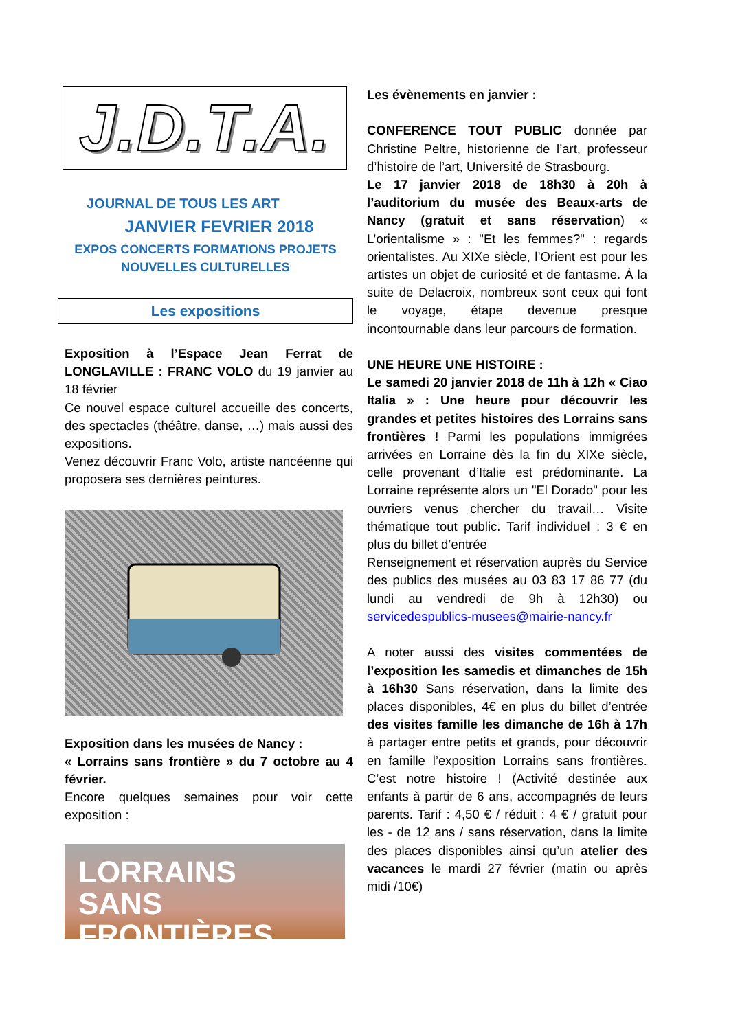J.D.T.A.
JOURNAL DE TOUS LES ART
JANVIER FEVRIER 2018
EXPOS CONCERTS FORMATIONS PROJETS
NOUVELLES CULTURELLES
Les expositions
Exposition à l’Espace Jean Ferrat de LONGLAVILLE : FRANC VOLO du 19 janvier au 18 février
Ce nouvel espace culturel accueille des concerts, des spectacles (théâtre, danse, …) mais aussi des expositions.
Venez découvrir Franc Volo, artiste nancéenne qui proposera ses dernières peintures.
Exposition dans les musées de Nancy :
« Lorrains sans frontière » du 7 octobre au 4 février.
Encore quelques semaines pour voir cette exposition :
LORRAINS
SANS FRONTIÈRES
Les évènements en janvier :
CONFERENCE TOUT PUBLIC donnée par Christine Peltre, historienne de l’art, professeur d’histoire de l’art, Université de Strasbourg.
Le 17 janvier 2018 de 18h30 à 20h à l’auditorium du musée des Beaux-arts de Nancy (gratuit et sans réservation) « L’orientalisme » : "Et les femmes?" : regards orientalistes. Au XIXe siècle, l’Orient est pour les artistes un objet de curiosité et de fantasme. À la suite de Delacroix, nombreux sont ceux qui font le voyage, étape devenue presque incontournable dans leur parcours de formation.
UNE HEURE UNE HISTOIRE :
Le samedi 20 janvier 2018 de 11h à 12h « Ciao Italia » : Une heure pour découvrir les grandes et petites histoires des Lorrains sans frontières ! Parmi les populations immigrées arrivées en Lorraine dès la fin du XIXe siècle, celle provenant d’Italie est prédominante. La Lorraine représente alors un "El Dorado" pour les ouvriers venus chercher du travail… Visite thématique tout public. Tarif individuel : 3 € en plus du billet d’entrée
Renseignement et réservation auprès du Service des publics des musées au 03 83 17 86 77 (du lundi au vendredi de 9h à 12h30) ou servicedespublics-musees@mairie-nancy.fr
A noter aussi des visites commentées de l’exposition les samedis et dimanches de 15h à 16h30 Sans réservation, dans la limite des places disponibles, 4€ en plus du billet d’entrée des visites famille les dimanche de 16h à 17h à partager entre petits et grands, pour découvrir en famille l’exposition Lorrains sans frontières. C’est notre histoire ! (Activité destinée aux enfants à partir de 6 ans, accompagnés de leurs parents. Tarif : 4,50 € / réduit : 4 € / gratuit pour les - de 12 ans / sans réservation, dans la limite des places disponibles ainsi qu’un atelier des vacances le mardi 27 février (matin ou après midi /10€)